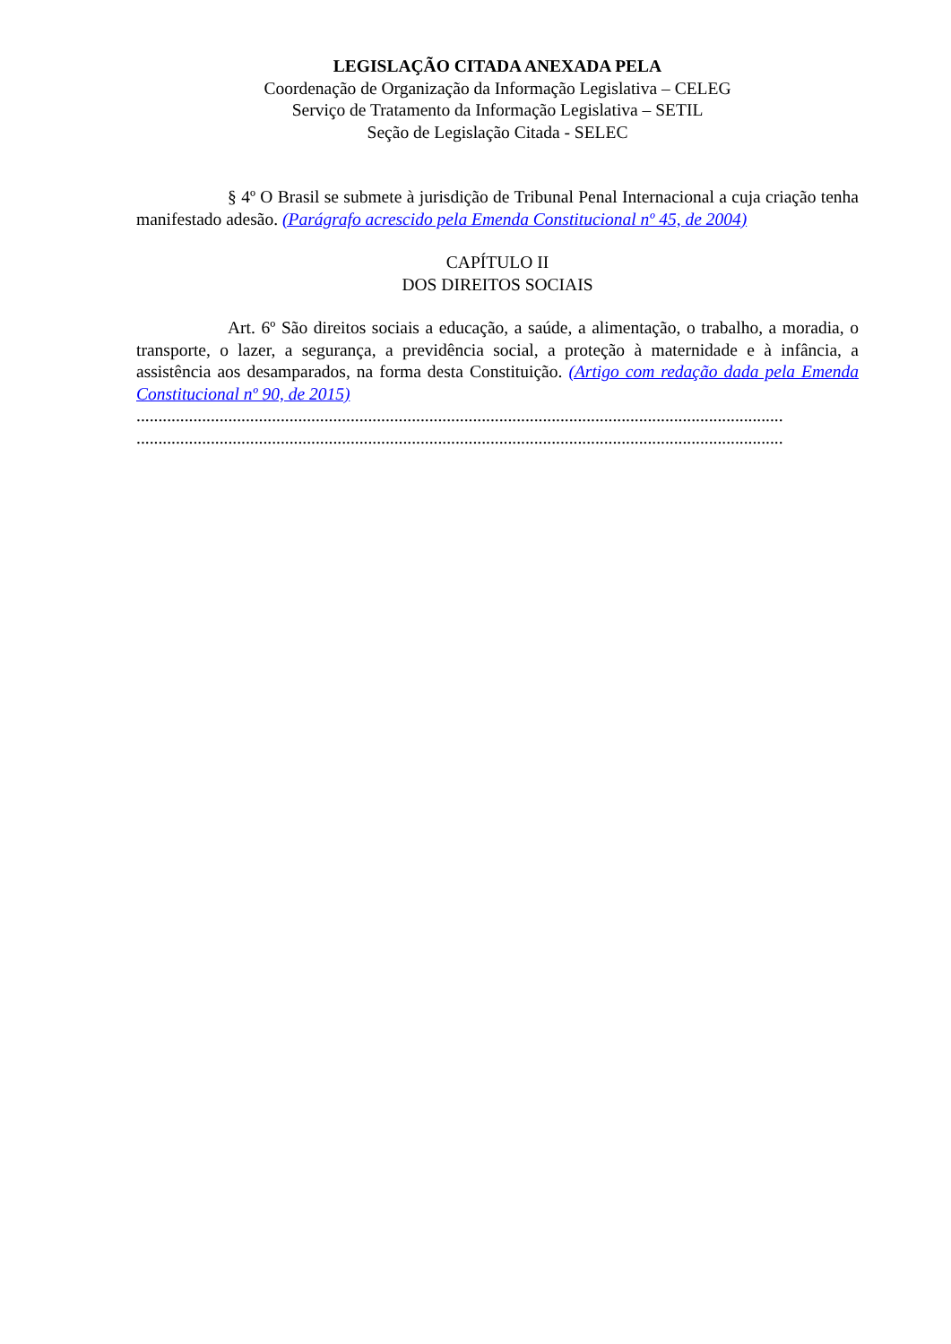LEGISLAÇÃO CITADA ANEXADA PELA
Coordenação de Organização da Informação Legislativa – CELEG
Serviço de Tratamento da Informação Legislativa – SETIL
Seção de Legislação Citada - SELEC
§ 4º O Brasil se submete à jurisdição de Tribunal Penal Internacional a cuja criação tenha manifestado adesão. (Parágrafo acrescido pela Emenda Constitucional nº 45, de 2004)
CAPÍTULO II
DOS DIREITOS SOCIAIS
Art. 6º São direitos sociais a educação, a saúde, a alimentação, o trabalho, a moradia, o transporte, o lazer, a segurança, a previdência social, a proteção à maternidade e à infância, a assistência aos desamparados, na forma desta Constituição. (Artigo com redação dada pela Emenda Constitucional nº 90, de 2015)
....................................................................................................................................................
....................................................................................................................................................